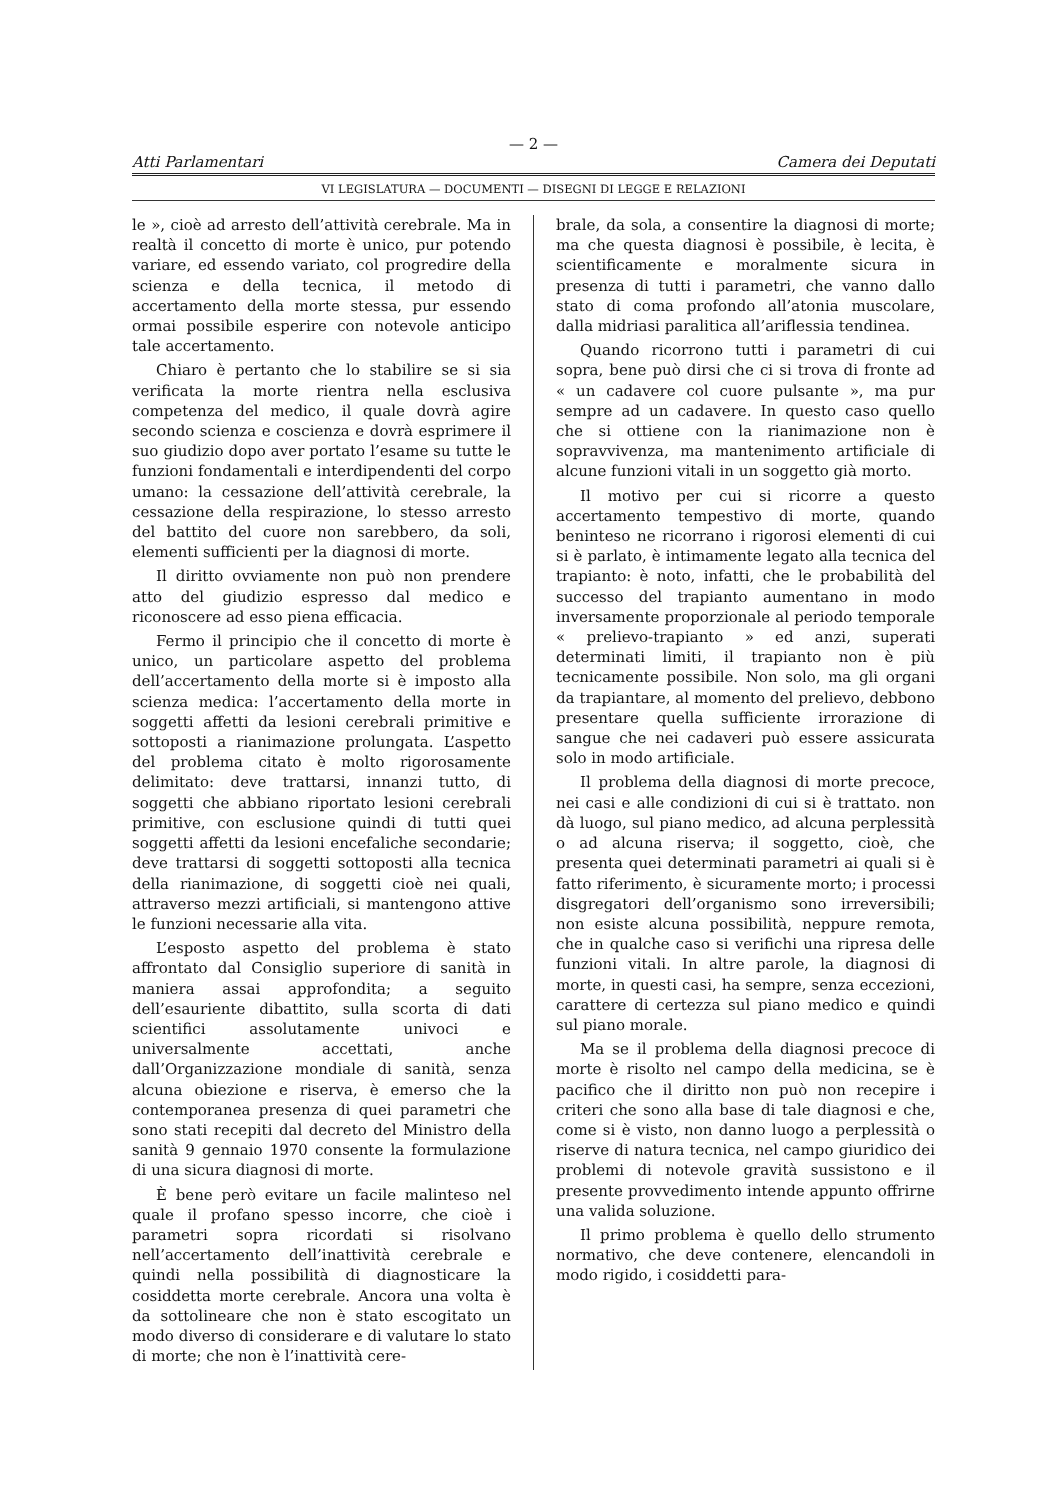— 2 —
Atti Parlamentari Camera dei Deputati
VI LEGISLATURA — DOCUMENTI — DISEGNI DI LEGGE E RELAZIONI
le », cioè ad arresto dell’attività cerebrale. Ma in realtà il concetto di morte è unico, pur potendo variare, ed essendo variato, col progredire della scienza e della tecnica, il metodo di accertamento della morte stessa, pur essendo ormai possibile esperire con notevole anticipo tale accertamento.
Chiaro è pertanto che lo stabilire se si sia verificata la morte rientra nella esclusiva competenza del medico, il quale dovrà agire secondo scienza e coscienza e dovrà esprimere il suo giudizio dopo aver portato l’esame su tutte le funzioni fondamentali e interdipendenti del corpo umano: la cessazione dell’attività cerebrale, la cessazione della respirazione, lo stesso arresto del battito del cuore non sarebbero, da soli, elementi sufficienti per la diagnosi di morte.
Il diritto ovviamente non può non prendere atto del giudizio espresso dal medico e riconoscere ad esso piena efficacia.
Fermo il principio che il concetto di morte è unico, un particolare aspetto del problema dell’accertamento della morte si è imposto alla scienza medica: l’accertamento della morte in soggetti affetti da lesioni cerebrali primitive e sottoposti a rianimazione prolungata. L’aspetto del problema citato è molto rigorosamente delimitato: deve trattarsi, innanzi tutto, di soggetti che abbiano riportato lesioni cerebrali primitive, con esclusione quindi di tutti quei soggetti affetti da lesioni encefaliche secondarie; deve trattarsi di soggetti sottoposti alla tecnica della rianimazione, di soggetti cioè nei quali, attraverso mezzi artificiali, si mantengono attive le funzioni necessarie alla vita.
L’esposto aspetto del problema è stato affrontato dal Consiglio superiore di sanità in maniera assai approfondita; a seguito dell’esauriente dibattito, sulla scorta di dati scientifici assolutamente univoci e universalmente accettati, anche dall’Organizzazione mondiale di sanità, senza alcuna obiezione e riserva, è emerso che la contemporanea presenza di quei parametri che sono stati recepiti dal decreto del Ministro della sanità 9 gennaio 1970 consente la formulazione di una sicura diagnosi di morte.
È bene però evitare un facile malinteso nel quale il profano spesso incorre, che cioè i parametri sopra ricordati si risolvano nell’accertamento dell’inattività cerebrale e quindi nella possibilità di diagnosticare la cosiddetta morte cerebrale. Ancora una volta è da sottolineare che non è stato escogitato un modo diverso di considerare e di valutare lo stato di morte; che non è l’inattività cere-
brale, da sola, a consentire la diagnosi di morte; ma che questa diagnosi è possibile, è lecita, è scientificamente e moralmente sicura in presenza di tutti i parametri, che vanno dallo stato di coma profondo all’atonia muscolare, dalla midriasi paralitica all’ariflessia tendinea.
Quando ricorrono tutti i parametri di cui sopra, bene può dirsi che ci si trova di fronte ad « un cadavere col cuore pulsante », ma pur sempre ad un cadavere. In questo caso quello che si ottiene con la rianimazione non è sopravvivenza, ma mantenimento artificiale di alcune funzioni vitali in un soggetto già morto.
Il motivo per cui si ricorre a questo accertamento tempestivo di morte, quando beninteso ne ricorrano i rigorosi elementi di cui si è parlato, è intimamente legato alla tecnica del trapianto: è noto, infatti, che le probabilità del successo del trapianto aumentano in modo inversamente proporzionale al periodo temporale « prelievo-trapianto » ed anzi, superati determinati limiti, il trapianto non è più tecnicamente possibile. Non solo, ma gli organi da trapiantare, al momento del prelievo, debbono presentare quella sufficiente irrorazione di sangue che nei cadaveri può essere assicurata solo in modo artificiale.
Il problema della diagnosi di morte precoce, nei casi e alle condizioni di cui si è trattato. non dà luogo, sul piano medico, ad alcuna perplessità o ad alcuna riserva; il soggetto, cioè, che presenta quei determinati parametri ai quali si è fatto riferimento, è sicuramente morto; i processi disgregatori dell’organismo sono irreversibili; non esiste alcuna possibilità, neppure remota, che in qualche caso si verifichi una ripresa delle funzioni vitali. In altre parole, la diagnosi di morte, in questi casi, ha sempre, senza eccezioni, carattere di certezza sul piano medico e quindi sul piano morale.
Ma se il problema della diagnosi precoce di morte è risolto nel campo della medicina, se è pacifico che il diritto non può non recepire i criteri che sono alla base di tale diagnosi e che, come si è visto, non danno luogo a perplessità o riserve di natura tecnica, nel campo giuridico dei problemi di notevole gravità sussistono e il presente provvedimento intende appunto offrirne una valida soluzione.
Il primo problema è quello dello strumento normativo, che deve contenere, elencandoli in modo rigido, i cosiddetti para-